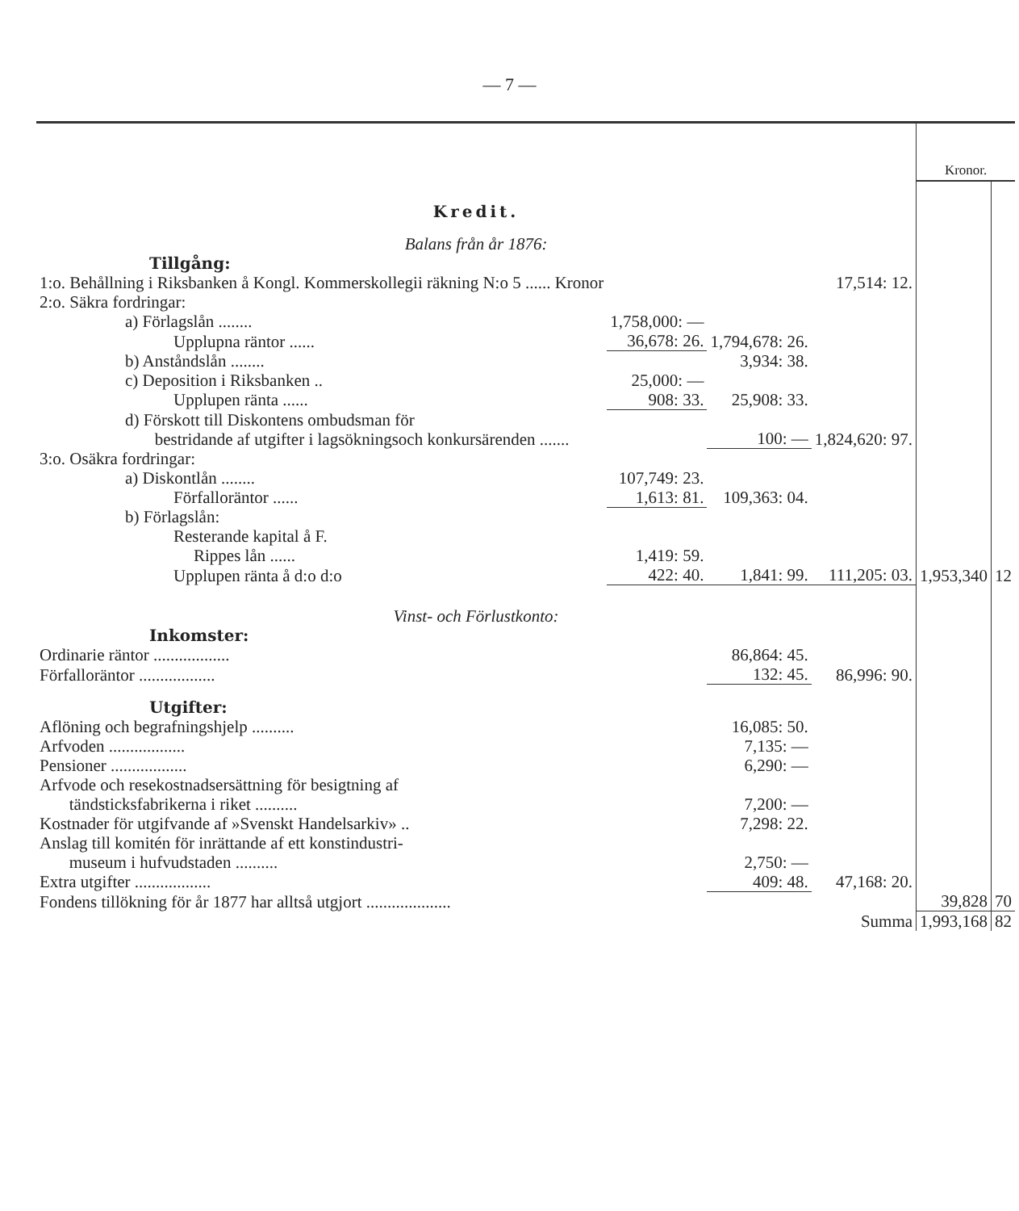— 7 —
| | | | | Kronor. | |
| Kredit. | | | | | |
| Balans från år 1876: | | | | | |
| Tillgång: | | | | | |
| 1:o. Behållning i Riksbanken å Kongl. Kommerskollegii räkning N:o 5 ...... Kronor | | | 17,514: 12. | | |
| 2:o. Säkra fordringar: | | | | | |
| a) Förlagslån ........ | 1,758,000: — | | | | |
| Upplupna räntor ...... | 36,678: 26. | 1,794,678: 26. | | | |
| b) Anståndslån ........ | | 3,934: 38. | | | |
| c) Deposition i Riksbanken .. | 25,000: — | | | | |
| Upplupen ränta ...... | 908: 33. | 25,908: 33. | | | |
| d) Förskott till Diskontens ombudsman för bestridande af utgifter i lagsökningsoch konkursärenden ....... | | 100: — | 1,824,620: 97. | | |
| 3:o. Osäkra fordringar: | | | | | |
| a) Diskontlån ........ | 107,749: 23. | | | | |
| Förfalloräntor ...... | 1,613: 81. | 109,363: 04. | | | |
| b) Förlagslån: | | | | | |
| Resterande kapital å F. | | | | | |
| Rippes lån ...... | 1,419: 59. | | | | |
| Upplupen ränta å d:o d:o | 422: 40. | 1,841: 99. | 111,205: 03. | 1,953,340 | 12 |
| Vinst- och Förlustkonto: | | | | | |
| Inkomster: | | | | | |
| Ordinarie räntor .................. | | 86,864: 45. | | | |
| Förfalloräntor .................. | | 132: 45. | 86,996: 90. | | |
| Utgifter: | | | | | |
| Aflöning och begrafningshjelp .......... | | 16,085: 50. | | | |
| Arfvoden .................. | | 7,135: — | | | |
| Pensioner .................. | | 6,290: — | | | |
| Arfvode och resekostnadsersättning för besigtning af tändsticksfabrikerna i riket .......... | | 7,200: — | | | |
| Kostnader för utgifvande af »Svenskt Handelsarkiv» .. | | 7,298: 22. | | | |
| Anslag till komitén för inrättande af ett konstindustri- museum i hufvudstaden .......... | | 2,750: — | | | |
| Extra utgifter .................. | | 409: 48. | 47,168: 20. | | |
| Fondens tillökning för år 1877 har alltså utgjort .................... | | | | 39,828 | 70 |
| Summa | | | | 1,993,168 | 82 |